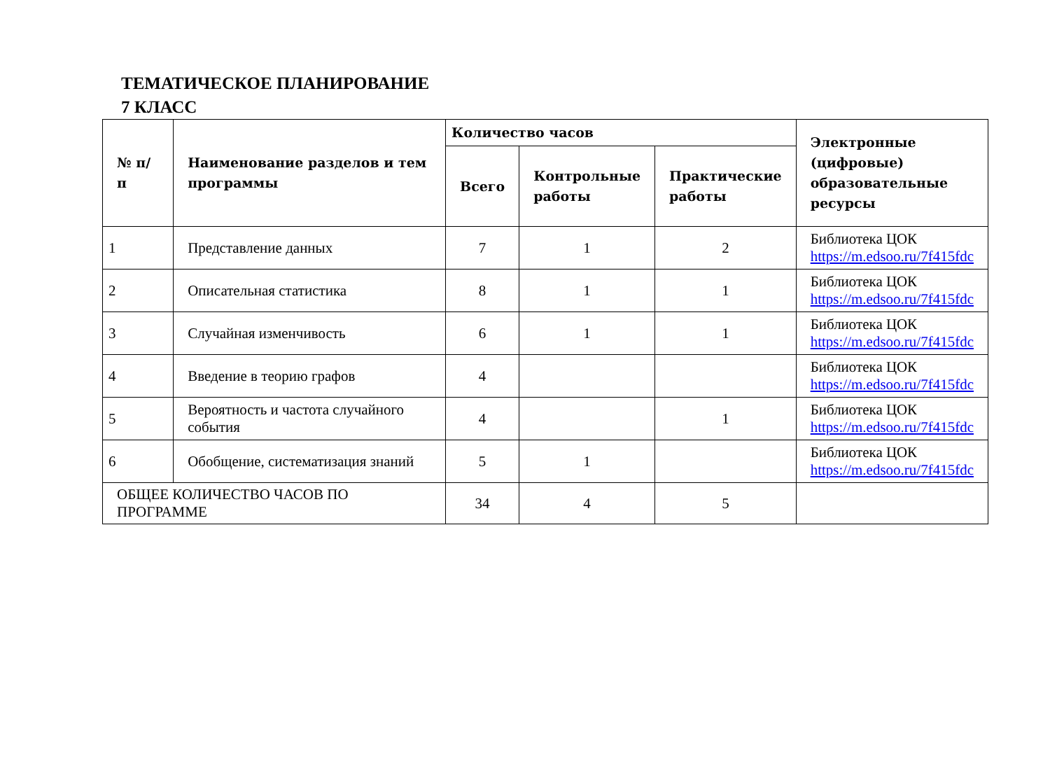ТЕМАТИЧЕСКОЕ ПЛАНИРОВАНИЕ
7 КЛАСС
| № п/п | Наименование разделов и тем программы | Количество часов | | | Электронные (цифровые) образовательные ресурсы |
| --- | --- | --- | --- | --- | --- |
| | | Всего | Контрольные работы | Практические работы | |
| 1 | Представление данных | 7 | 1 | 2 | Библиотека ЦОК https://m.edsoo.ru/7f415fdc |
| 2 | Описательная статистика | 8 | 1 | 1 | Библиотека ЦОК https://m.edsoo.ru/7f415fdc |
| 3 | Случайная изменчивость | 6 | 1 | 1 | Библиотека ЦОК https://m.edsoo.ru/7f415fdc |
| 4 | Введение в теорию графов | 4 | | | Библиотека ЦОК https://m.edsoo.ru/7f415fdc |
| 5 | Вероятность и частота случайного события | 4 | | 1 | Библиотека ЦОК https://m.edsoo.ru/7f415fdc |
| 6 | Обобщение, систематизация знаний | 5 | 1 | | Библиотека ЦОК https://m.edsoo.ru/7f415fdc |
| ОБЩЕЕ КОЛИЧЕСТВО ЧАСОВ ПО ПРОГРАММЕ | | 34 | 4 | 5 | |